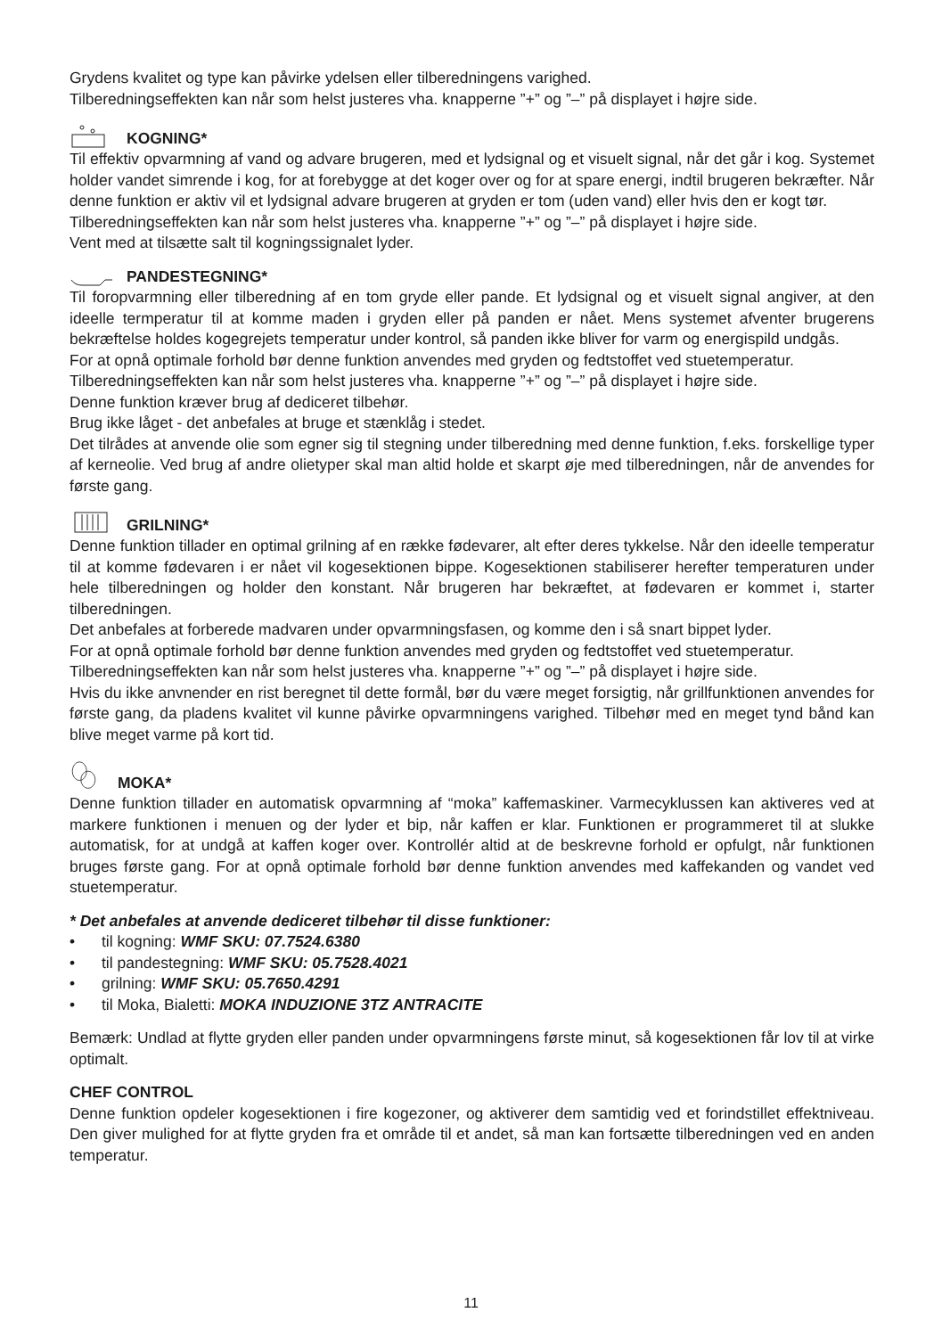Grydens kvalitet og type kan påvirke ydelsen eller tilberedningens varighed.
Tilberedningseffekten kan når som helst justeres vha. knapperne ”+” og ”–” på displayet i højre side.
KOGNING*
Til effektiv opvarmning af vand og advare brugeren, med et lydsignal og et visuelt signal, når det går i kog. Systemet holder vandet simrende i kog, for at forebygge at det koger over og for at spare energi, indtil brugeren bekræfter. Når denne funktion er aktiv vil et lydsignal advare brugeren at gryden er tom (uden vand) eller hvis den er kogt tør.
Tilberedningseffekten kan når som helst justeres vha. knapperne ”+” og ”–” på displayet i højre side.
Vent med at tilsætte salt til kogningssignalet lyder.
PANDESTEGNING*
Til foropvarmning eller tilberedning af en tom gryde eller pande. Et lydsignal og et visuelt signal angiver, at den ideelle termperatur til at komme maden i gryden eller på panden er nået. Mens systemet afventer brugerens bekræftelse holdes kogegrejets temperatur under kontrol, så panden ikke bliver for varm og energispild undgås.
For at opnå optimale forhold bør denne funktion anvendes med gryden og fedtstoffet ved stuetemperatur.
Tilberedningseffekten kan når som helst justeres vha. knapperne ”+” og ”–” på displayet i højre side.
Denne funktion kræver brug af dediceret tilbehør.
Brug ikke låget - det anbefales at bruge et stænklåg i stedet.
Det tilrådes at anvende olie som egner sig til stegning under tilberedning med denne funktion, f.eks. forskellige typer af kerneolie. Ved brug af andre olietyper skal man altid holde et skarpt øje med tilberedningen, når de anvendes for første gang.
GRILNING*
Denne funktion tillader en optimal grilning af en række fødevarer, alt efter deres tykkelse. Når den ideelle temperatur til at komme fødevaren i er nået vil kogesektionen bippe. Kogesektionen stabiliserer herefter temperaturen under hele tilberedningen og holder den konstant. Når brugeren har bekræftet, at fødevaren er kommet i, starter tilberedningen.
Det anbefales at forberede madvaren under opvarmningsfasen, og komme den i så snart bippet lyder.
For at opnå optimale forhold bør denne funktion anvendes med gryden og fedtstoffet ved stuetemperatur.
Tilberedningseffekten kan når som helst justeres vha. knapperne ”+” og ”–” på displayet i højre side.
Hvis du ikke anvnender en rist beregnet til dette formål, bør du være meget forsigtig, når grillfunktionen anvendes for første gang, da pladens kvalitet vil kunne påvirke opvarmningens varighed. Tilbehør med en meget tynd bånd kan blive meget varme på kort tid.
MOKA*
Denne funktion tillader en automatisk opvarmning af “moka” kaffemaskiner. Varmecyklussen kan aktiveres ved at markere funktionen i menuen og der lyder et bip, når kaffen er klar. Funktionen er programmeret til at slukke automatisk, for at undgå at kaffen koger over. Kontrollér altid at de beskrevne forhold er opfulgt, når funktionen bruges første gang. For at opnå optimale forhold bør denne funktion anvendes med kaffekanden og vandet ved stuetemperatur.
* Det anbefales at anvende dediceret tilbehør til disse funktioner:
• til kogning: WMF SKU: 07.7524.6380
• til pandestegning: WMF SKU: 05.7528.4021
• grilning: WMF SKU: 05.7650.4291
• til Moka, Bialetti: MOKA INDUZIONE 3TZ ANTRACITE
Bemærk: Undlad at flytte gryden eller panden under opvarmningens første minut, så kogesektionen får lov til at virke optimalt.
CHEF CONTROL
Denne funktion opdeler kogesektionen i fire kogezoner, og aktiverer dem samtidig ved et forindstillet effektniveau. Den giver mulighed for at flytte gryden fra et område til et andet, så man kan fortsætte tilberedningen ved en anden temperatur.
11